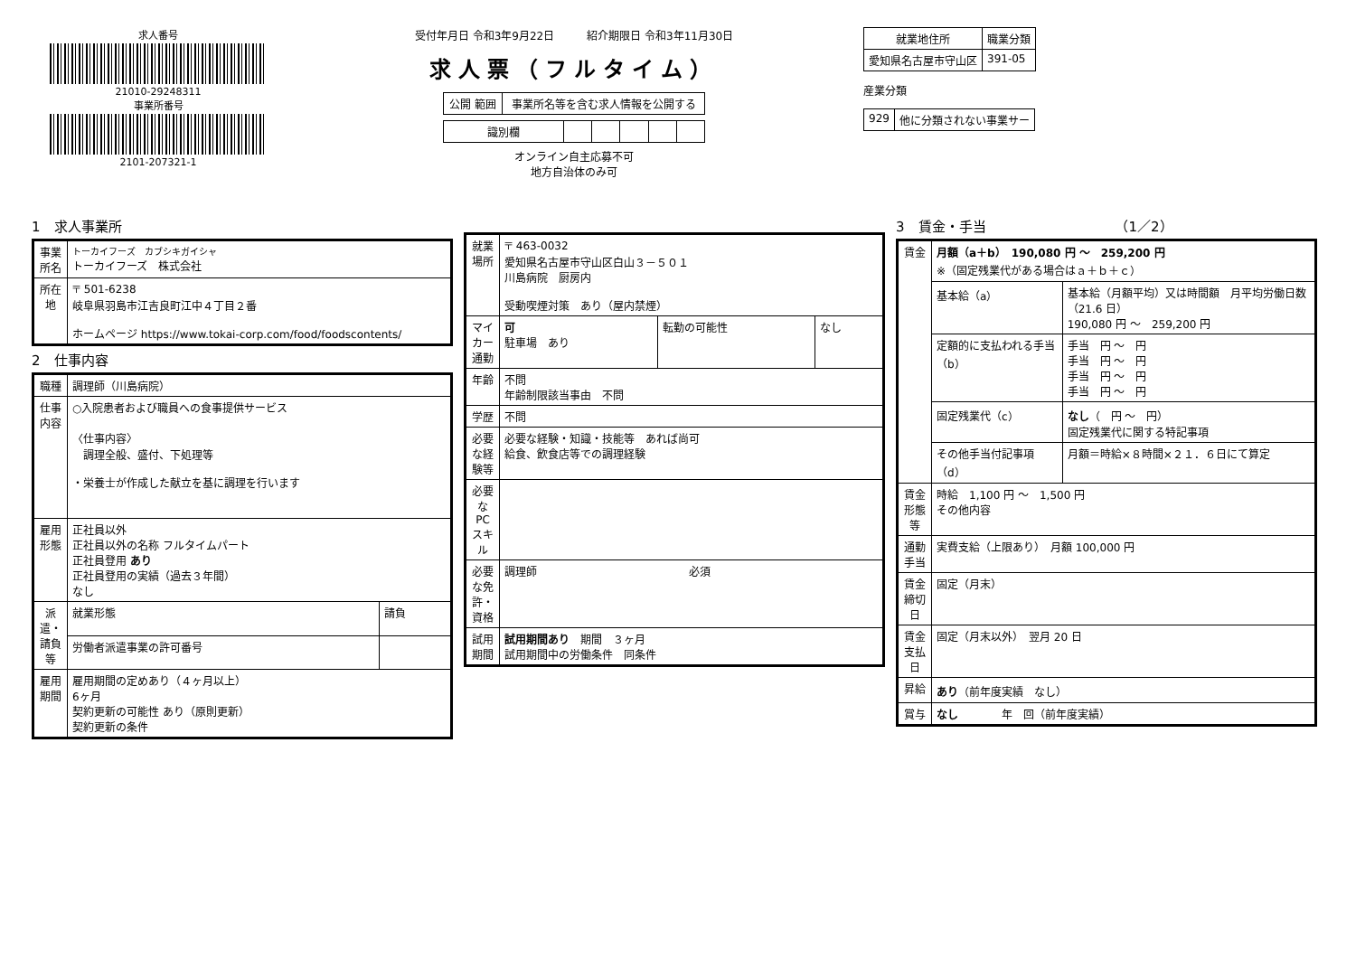求人番号
21010-29248311
事業所番号
2101-207321-1
受付年月日 令和3年9月22日　　　紹介期限日 令和3年11月30日
求人票（フルタイム）
| 公開 範囲 | 事業所名等を含む求人情報を公開する |
| 識別欄 | | | | | |
オンライン自主応募不可
地方自治体のみ可
| 就業地住所 | 職業分類 |
| --- | --- |
| 愛知県名古屋市守山区 | 391-05 |
産業分類
| 929 | 他に分類されない事業サー |
1　求人事業所
| 事業所名 | トーカイフーズ カブシキガイシャ トーカイフーズ 株式会社 |
| 所在地 | 〒 501-6238 岐阜県羽島市江吉良町江中４丁目２番 ホームページ https://www.tokai-corp.com/food/foodscontents/ |
2　仕事内容
| 職種 | 調理師（川島病院） | |
| 仕事内容 | ○入院患者および職員への食事提供サービス 〈仕事内容〉 調理全般、盛付、下処理等 ・栄養士が作成した献立を基に調理を行います | |
| 雇用形態 | 正社員以外 正社員以外の名称 フルタイムパート 正社員登用 あり 正社員登用の実績（過去３年間） なし | |
| 派遣・請負等 | 就業形態 | 請負 |
| | 労働者派遣事業の許可番号 | |
| 雇用期間 | 雇用期間の定めあり（４ヶ月以上） 6ヶ月 契約更新の可能性 あり（原則更新） 契約更新の条件 | |
| 就業場所 | 〒 463-0032 愛知県名古屋市守山区白山３－５０１ 川島病院 厨房内 受動喫煙対策 あり（屋内禁煙） | | |
| マイカー通勤 | 可 駐車場 あり | 転勤の可能性 | なし |
| 年齢 | 不問 年齢制限該当事由 不問 | | |
| 学歴 | 不問 | | |
| 必要な経験等 | 必要な経験・知識・技能等 あれば尚可 給食、飲食店等での調理経験 | | |
| 必要なPCスキル | | | |
| 必要な免許・資格 | 調理師 必須 | | |
| 試用期間 | 試用期間あり 期間 ３ヶ月 試用期間中の労働条件 同条件 | | |
3　賃金・手当　　　　　　　　　　（1／2）
| 賃金 | 月額（a＋b） 190,080 円 ～ 259,200 円 ※（固定残業代がある場合はａ＋ｂ＋ｃ） | |
| | 基本給（a） | 基本給（月額平均）又は時間額 月平均労働日数（21.6 日） 190,080 円 ～ 259,200 円 |
| | 定額的に支払われる手当（b） | 手当 円 ～ 円 手当 円 ～ 円 手当 円 ～ 円 手当 円 ～ 円 |
| | 固定残業代（c） | なし （ 円 ～ 円） 固定残業代に関する特記事項 |
| | その他手当付記事項（d） | 月額＝時給×８時間×２１．６日にて算定 |
| 賃金形態等 | 時給 1,100 円 ～ 1,500 円 その他内容 | |
| 通勤手当 | 実費支給（上限あり） 月額 100,000 円 | |
| 賃金締切日 | 固定（月末） | |
| 賃金支払日 | 固定（月末以外） 翌月 20 日 | |
| 昇給 | あり （前年度実績 なし） | |
| 賞与 | なし 年 回（前年度実績） | |